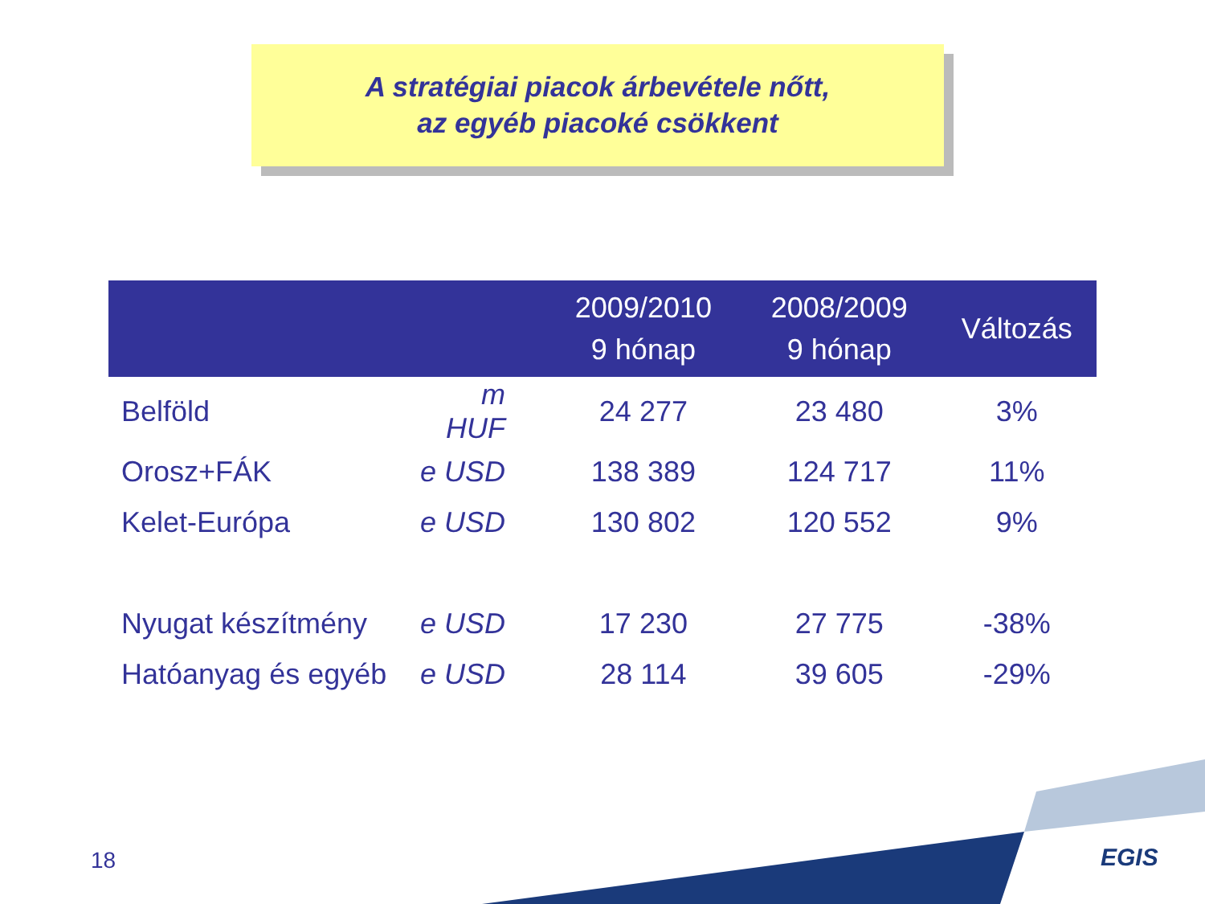A stratégiai piacok árbevétele nőtt,
az egyéb piacoké csökkent
| | | 2009/2010 9 hónap | 2008/2009 9 hónap | Változás |
| --- | --- | --- | --- | --- |
| Belföld | m HUF | 24 277 | 23 480 | 3% |
| Orosz+FÁK | e USD | 138 389 | 124 717 | 11% |
| Kelet-Európa | e USD | 130 802 | 120 552 | 9% |
| Nyugat készítmény | e USD | 17 230 | 27 775 | -38% |
| Hatóanyag és egyéb | e USD | 28 114 | 39 605 | -29% |
18 EGIS